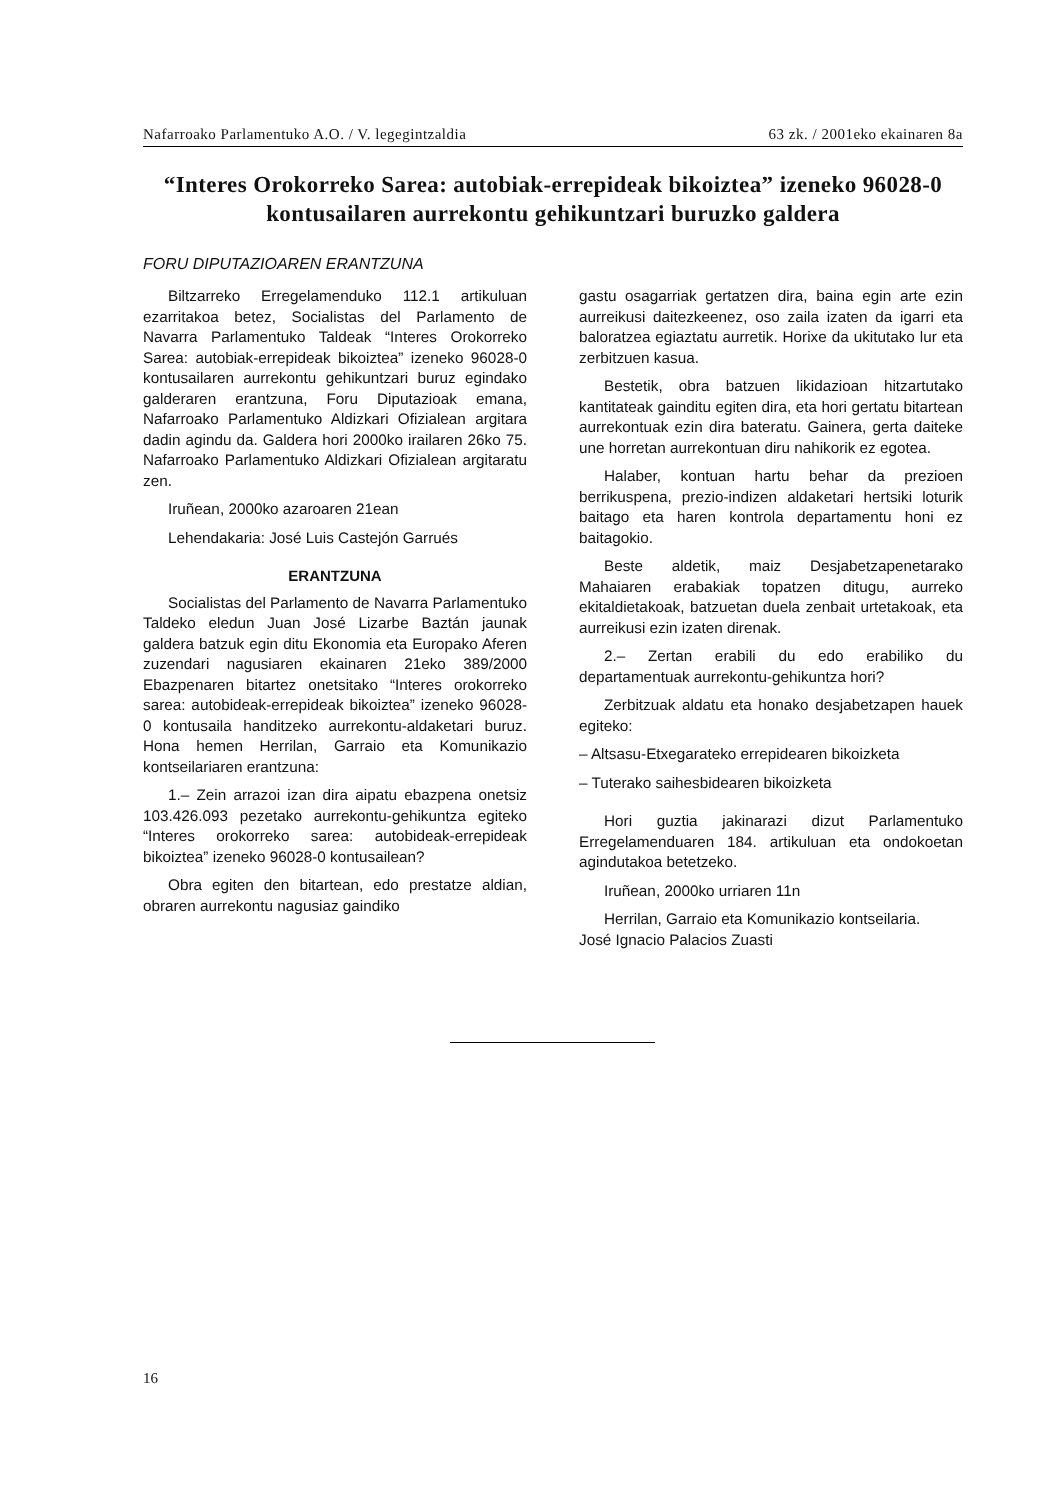Nafarroako Parlamentuko A.O. / V. legegintzaldia 63 zk. / 2001eko ekainaren 8a
“Interes Orokorreko Sarea: autobiak-errepideak bikoiztea” izeneko 96028-0 kontusailaren aurrekontu gehikuntzari buruzko galdera
FORU DIPUTAZIOAREN ERANTZUNA
Biltzarreko Erregelamenduko 112.1 artikuluan ezarritakoa betez, Socialistas del Parlamento de Navarra Parlamentuko Taldeak “Interes Orokorreko Sarea: autobiak-errepideak bikoiztea” izeneko 96028-0 kontusailaren aurrekontu gehikuntzari buruz egindako galderaren erantzuna, Foru Diputazioak emana, Nafarroako Parlamentuko Aldizkari Ofizialean argitara dadin agindu da. Galdera hori 2000ko irailaren 26ko 75. Nafarroako Parlamentuko Aldizkari Ofizialean argitaratu zen.
Iruñean, 2000ko azaroaren 21ean
Lehendakaria: José Luis Castejón Garrués
ERANTZUNA
Socialistas del Parlamento de Navarra Parlamentuko Taldeko eledun Juan José Lizarbe Baztán jaunak galdera batzuk egin ditu Ekonomia eta Europako Aferen zuzendari nagusiaren ekainaren 21eko 389/2000 Ebazpenaren bitartez onetsitako “Interes orokorreko sarea: autobideak-errepideak bikoiztea” izeneko 96028-0 kontusaila handitzeko aurrekontu-aldaketari buruz. Hona hemen Herrilan, Garraio eta Komunikazio kontseilariaren erantzuna:
1.– Zein arrazoi izan dira aipatu ebazpena onetsiz 103.426.093 pezetako aurrekontu-gehikuntza egiteko “Interes orokorreko sarea: autobideak-errepideak bikoiztea” izeneko 96028-0 kontusailean?
Obra egiten den bitartean, edo prestatze aldian, obraren aurrekontu nagusiaz gaindiko
gastu osagarriak gertatzen dira, baina egin arte ezin aurreikusi daitezkeenez, oso zaila izaten da igarri eta baloratzea egiaztatu aurretik. Horixe da ukitutako lur eta zerbitzuen kasua.
Bestetik, obra batzuen likidazioan hitzartutako kantitateak gainditu egiten dira, eta hori gertatu bitartean aurrekontuak ezin dira bateratu. Gainera, gerta daiteke une horretan aurrekontuan diru nahikorik ez egotea.
Halaber, kontuan hartu behar da prezioen berrikuspena, prezio-indizen aldaketari hertsiki loturik baitago eta haren kontrola departamentu honi ez baitagokio.
Beste aldetik, maiz Desjabetzapenetarako Mahaiaren erabakiak topatzen ditugu, aurreko ekitaldietakoak, batzuetan duela zenbait urtetakoak, eta aurreikusi ezin izaten direnak.
2.– Zertan erabili du edo erabiliko du departamentuak aurrekontu-gehikuntza hori?
Zerbitzuak aldatu eta honako desjabetzapen hauek egiteko:
– Altsasu-Etxegarateko errepidearen bikoizketa
– Tuterako saihesbidearen bikoizketa
Hori guztia jakinarazi dizut Parlamentuko Erregelamenduaren 184. artikuluan eta ondokoetan agindutakoa betetzeko.
Iruñean, 2000ko urriaren 11n
Herrilan, Garraio eta Komunikazio kontseilaria.
José Ignacio Palacios Zuasti
16